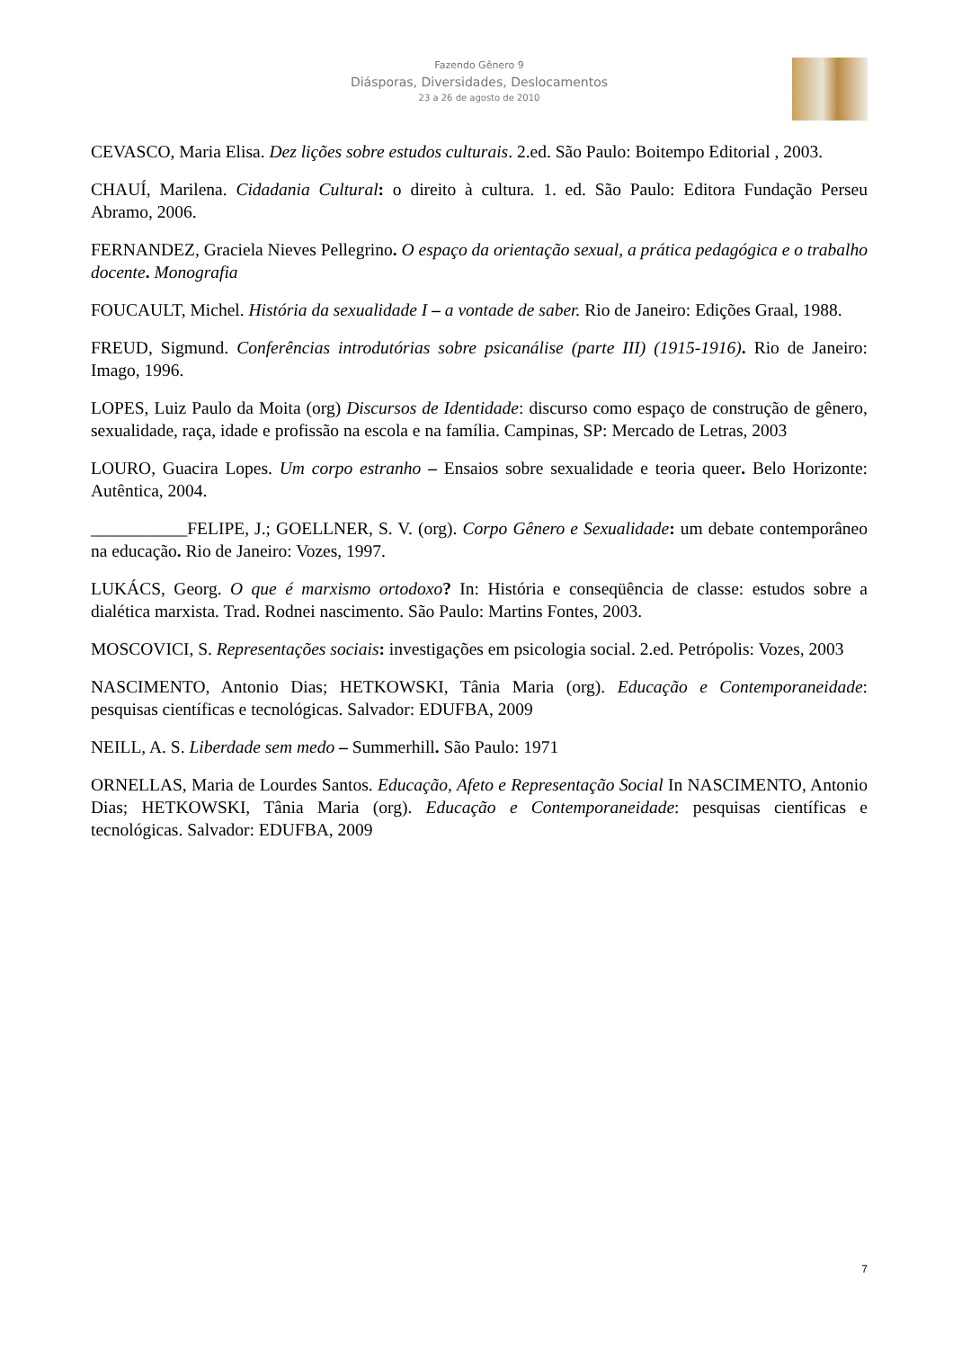Fazendo Gênero 9
Diásporas, Diversidades, Deslocamentos
23 a 26 de agosto de 2010
CEVASCO, Maria Elisa. Dez lições sobre estudos culturais. 2.ed. São Paulo: Boitempo Editorial , 2003.
CHAUÍ, Marilena. Cidadania Cultural: o direito à cultura. 1. ed. São Paulo: Editora Fundação Perseu Abramo, 2006.
FERNANDEZ, Graciela Nieves Pellegrino. O espaço da orientação sexual, a prática pedagógica e o trabalho docente. Monografia
FOUCAULT, Michel. História da sexualidade I – a vontade de saber. Rio de Janeiro: Edições Graal, 1988.
FREUD, Sigmund. Conferências introdutórias sobre psicanálise (parte III) (1915-1916). Rio de Janeiro: Imago, 1996.
LOPES, Luiz Paulo da Moita (org) Discursos de Identidade: discurso como espaço de construção de gênero, sexualidade, raça, idade e profissão na escola e na família. Campinas, SP: Mercado de Letras, 2003
LOURO, Guacira Lopes. Um corpo estranho – Ensaios sobre sexualidade e teoria queer. Belo Horizonte: Autêntica, 2004.
___________FELIPE, J.; GOELLNER, S. V. (org). Corpo Gênero e Sexualidade: um debate contemporâneo na educação. Rio de Janeiro: Vozes, 1997.
LUKÁCS, Georg. O que é marxismo ortodoxo? In: História e conseqüência de classe: estudos sobre a dialética marxista. Trad. Rodnei nascimento. São Paulo: Martins Fontes, 2003.
MOSCOVICI, S. Representações sociais: investigações em psicologia social. 2.ed. Petrópolis: Vozes, 2003
NASCIMENTO, Antonio Dias; HETKOWSKI, Tânia Maria (org). Educação e Contemporaneidade: pesquisas científicas e tecnológicas. Salvador: EDUFBA, 2009
NEILL, A. S. Liberdade sem medo – Summerhill. São Paulo: 1971
ORNELLAS, Maria de Lourdes Santos. Educação, Afeto e Representação Social In NASCIMENTO, Antonio Dias; HETKOWSKI, Tânia Maria (org). Educação e Contemporaneidade: pesquisas científicas e tecnológicas. Salvador: EDUFBA, 2009
7